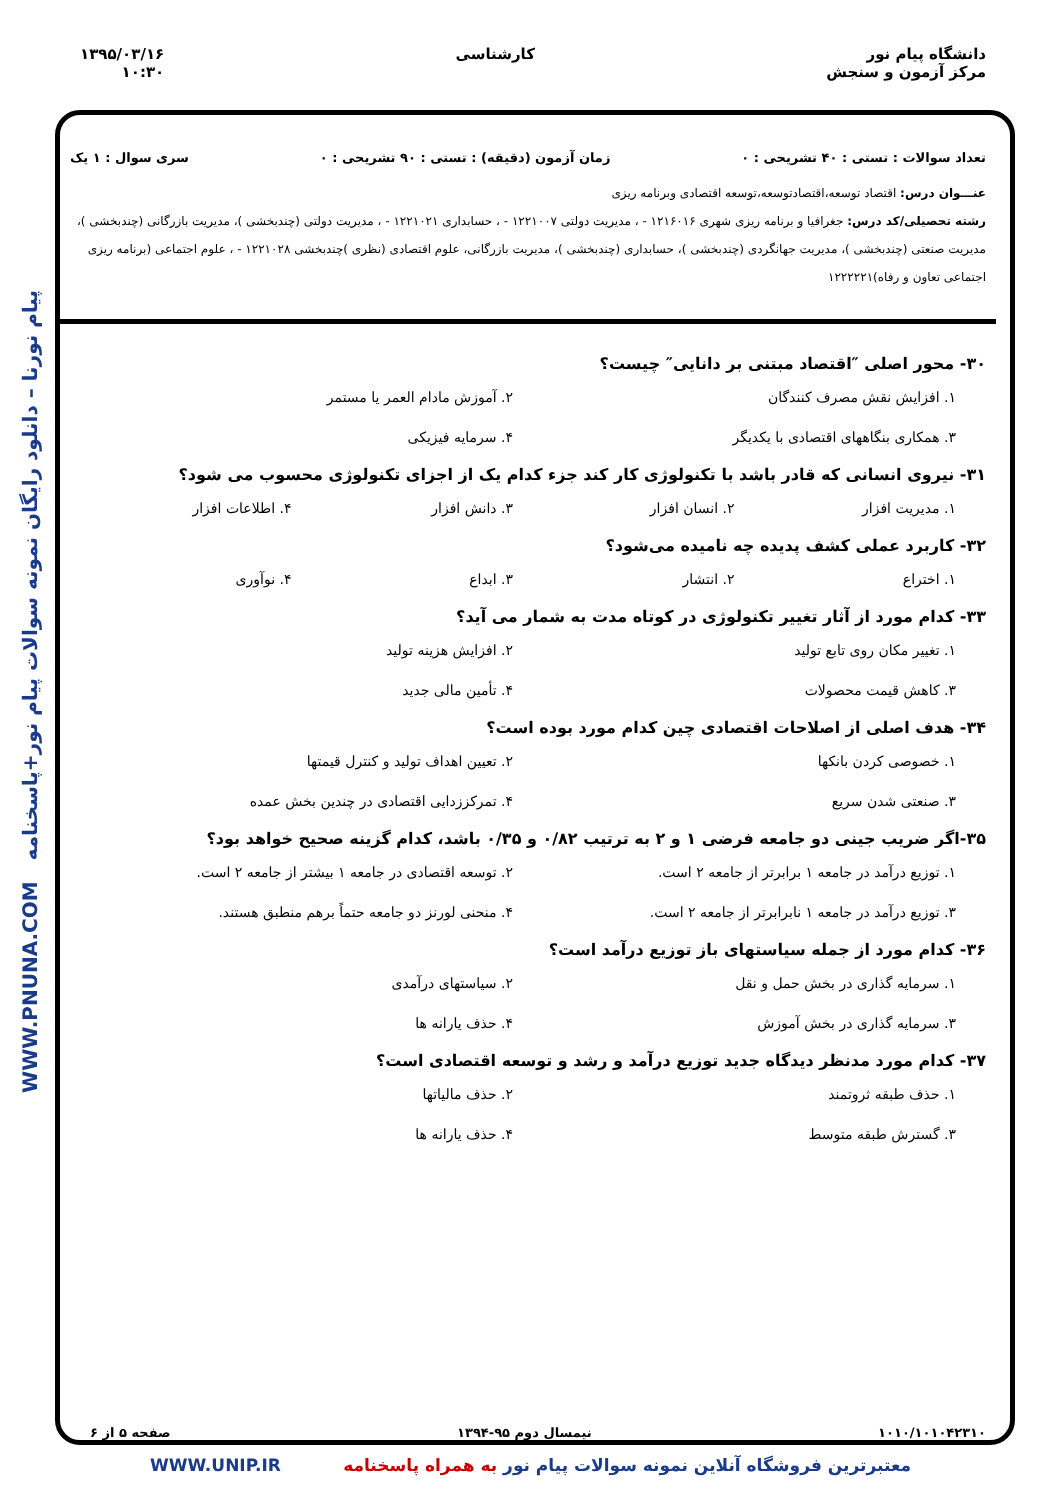دانشگاه پیام نور
مرکز آزمون و سنجش
کارشناسی ۱۳۹۵/۰۳/۱۶
۱۰:۳۰
پیام نورنا – دانلود رایگان نمونه سوالات پیام نور+پاسخنامه WWW.PNUNA.COM
تعداد سوالات : تستی : ۴۰ تشریحی : ۰ زمان آزمون (دقیقه) : تستی : ۹۰ تشریحی : ۰ سری سوال : ۱ یک
عنـــوان درس: اقتصاد توسعه،اقتصادتوسعه،توسعه اقتصادی وبرنامه ریزی
رشته تحصیلی/کد درس: جغرافیا و برنامه ریزی شهری ۱۲۱۶۰۱۶ - ، مدیریت دولتی ۱۲۲۱۰۰۷ - ، حسابداری ۱۲۲۱۰۲۱ - ، مدیریت دولتی (چندبخشی )، مدیریت بازرگانی (چندبخشی )، مدیریت صنعتی (چندبخشی )، مدیریت جهانگردی (چندبخشی )، حسابداری (چندبخشی )، مدیریت بازرگانی، علوم اقتصادی (نظری )چندبخشی ۱۲۲۱۰۲۸ - ، علوم اجتماعی (برنامه ریزی اجتماعی تعاون و رفاه)۱۲۲۲۲۲۱
۳۰- محور اصلی ″اقتصاد مبتنی بر دانایی″ چیست؟
۱. افزایش نقش مصرف کنندگان ۲. آموزش مادام العمر یا مستمر ۳. همکاری بنگاههای اقتصادی با یکدیگر ۴. سرمایه فیزیکی
۳۱- نیروی انسانی که قادر باشد با تکنولوژی کار کند جزء کدام یک از اجزای تکنولوژی محسوب می شود؟
۱. مدیریت افزار ۲. انسان افزار ۳. دانش افزار ۴. اطلاعات افزار
۳۲- کاربرد عملی کشف پدیده چه نامیده می‌شود؟
۱. اختراع ۲. انتشار ۳. ابداع ۴. نوآوری
۳۳- کدام مورد از آثار تغییر تکنولوژی در کوتاه مدت به شمار می آید؟
۱. تغییر مکان روی تابع تولید ۲. افزایش هزینه تولید ۳. کاهش قیمت محصولات ۴. تأمین مالی جدید
۳۴- هدف اصلی از اصلاحات اقتصادی چین کدام مورد بوده است؟
۱. خصوصی کردن بانکها ۲. تعیین اهداف تولید و کنترل قیمتها ۳. صنعتی شدن سریع ۴. تمرکززدایی اقتصادی در چندین بخش عمده
۳۵-اگر ضریب جینی دو جامعه فرضی ۱ و ۲ به ترتیب ۰/۸۲ و ۰/۳۵ باشد، کدام گزینه صحیح خواهد بود؟
۱. توزیع درآمد در جامعه ۱ برابرتر از جامعه ۲ است. ۲. توسعه اقتصادی در جامعه ۱ بیشتر از جامعه ۲ است. ۳. توزیع درآمد در جامعه ۱ نابرابرتر از جامعه ۲ است. ۴. منحنی لورنز دو جامعه حتماً برهم منطبق هستند.
۳۶- کدام مورد از جمله سیاستهای باز توزیع درآمد است؟
۱. سرمایه گذاری در بخش حمل و نقل ۲. سیاستهای درآمدی ۳. سرمایه گذاری در بخش آموزش ۴. حذف یارانه ها
۳۷- کدام مورد مدنظر دیدگاه جدید توزیع درآمد و رشد و توسعه اقتصادی است؟
۱. حذف طبقه ثروتمند ۲. حذف مالیاتها ۳. گسترش طبقه متوسط ۴. حذف یارانه ها
۱۰۱۰/۱۰۱۰۴۲۳۱۰ نیمسال دوم ۹۵-۱۳۹۴ صفحه ۵ از ۶
معتبرترین فروشگاه آنلاین نمونه سوالات پیام نور به همراه پاسخنامه WWW.UNIP.IR